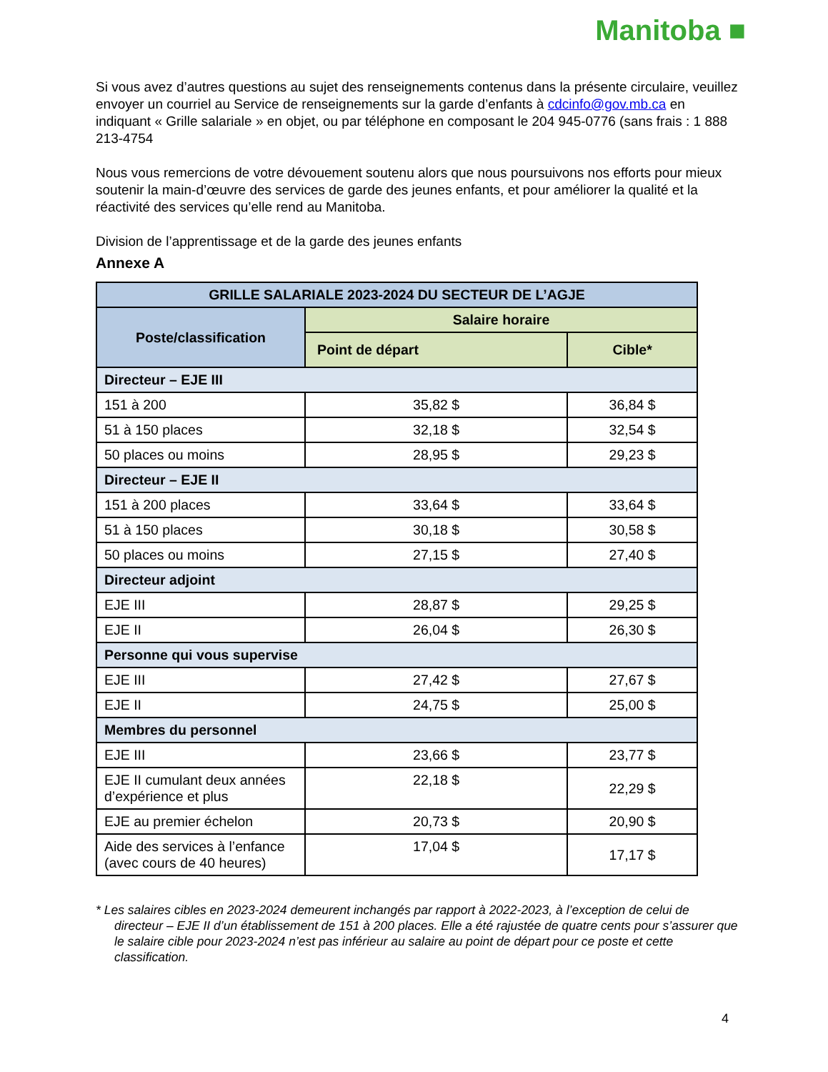Manitoba ■
Si vous avez d’autres questions au sujet des renseignements contenus dans la présente circulaire, veuillez envoyer un courriel au Service de renseignements sur la garde d’enfants à cdcinfo@gov.mb.ca en indiquant « Grille salariale » en objet, ou par téléphone en composant le 204 945-0776 (sans frais : 1 888 213-4754
Nous vous remercions de votre dévouement soutenu alors que nous poursuivons nos efforts pour mieux soutenir la main-d’œuvre des services de garde des jeunes enfants, et pour améliorer la qualité et la réactivité des services qu’elle rend au Manitoba.
Division de l’apprentissage et de la garde des jeunes enfants
Annexe A
| GRILLE SALARIALE 2023-2024 DU SECTEUR DE L’AGJE | | |
| --- | --- | --- |
| Poste/classification | Salaire horaire | |
| | Point de départ | Cible* |
| Directeur – EJE III | | |
| 151 à 200 | 35,82 $ | 36,84 $ |
| 51 à 150 places | 32,18 $ | 32,54 $ |
| 50 places ou moins | 28,95 $ | 29,23 $ |
| Directeur – EJE II | | |
| 151 à 200 places | 33,64 $ | 33,64 $ |
| 51 à 150 places | 30,18 $ | 30,58 $ |
| 50 places ou moins | 27,15 $ | 27,40 $ |
| Directeur adjoint | | |
| EJE III | 28,87 $ | 29,25 $ |
| EJE II | 26,04 $ | 26,30 $ |
| Personne qui vous supervise | | |
| EJE III | 27,42 $ | 27,67 $ |
| EJE II | 24,75 $ | 25,00 $ |
| Membres du personnel | | |
| EJE III | 23,66 $ | 23,77 $ |
| EJE II cumulant deux années d’expérience et plus | 22,18 $ | 22,29 $ |
| EJE au premier échelon | 20,73 $ | 20,90 $ |
| Aide des services à l’enfance (avec cours de 40 heures) | 17,04 $ | 17,17 $ |
* Les salaires cibles en 2023-2024 demeurent inchangés par rapport à 2022-2023, à l’exception de celui de directeur – EJE II d’un établissement de 151 à 200 places. Elle a été rajustée de quatre cents pour s’assurer que le salaire cible pour 2023-2024 n’est pas inférieur au salaire au point de départ pour ce poste et cette classification.
4